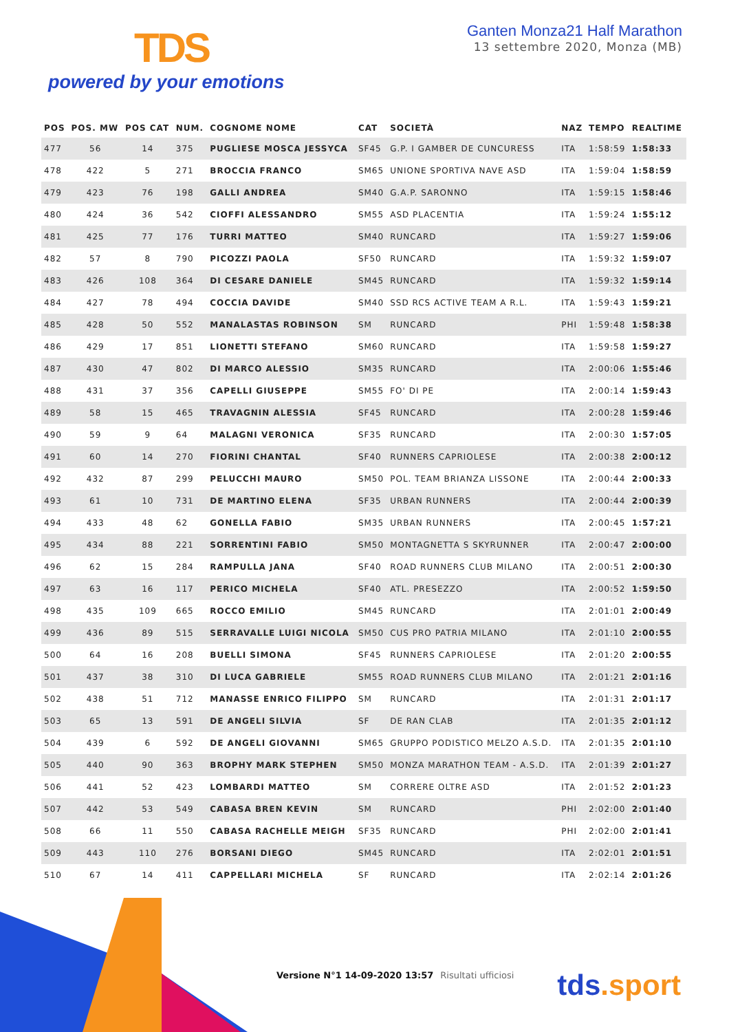TDS
powered by your emotions
Ganten Monza21 Half Marathon
13 settembre 2020, Monza (MB)
| POS | POS. MW | POS CAT | NUM. | COGNOME NOME | CAT | SOCIETÀ | NAZ | TEMPO | REALTIME |
| --- | --- | --- | --- | --- | --- | --- | --- | --- | --- |
| 477 | 56 | 14 | 375 | PUGLIESE MOSCA JESSYCA | SF45 | G.P. I GAMBER DE CUNCURESS | ITA | 1:58:59 | 1:58:33 |
| 478 | 422 | 5 | 271 | BROCCIA FRANCO | SM65 | UNIONE SPORTIVA NAVE ASD | ITA | 1:59:04 | 1:58:59 |
| 479 | 423 | 76 | 198 | GALLI ANDREA | SM40 | G.A.P. SARONNO | ITA | 1:59:15 | 1:58:46 |
| 480 | 424 | 36 | 542 | CIOFFI ALESSANDRO | SM55 | ASD PLACENTIA | ITA | 1:59:24 | 1:55:12 |
| 481 | 425 | 77 | 176 | TURRI MATTEO | SM40 | RUNCARD | ITA | 1:59:27 | 1:59:06 |
| 482 | 57 | 8 | 790 | PICOZZI PAOLA | SF50 | RUNCARD | ITA | 1:59:32 | 1:59:07 |
| 483 | 426 | 108 | 364 | DI CESARE DANIELE | SM45 | RUNCARD | ITA | 1:59:32 | 1:59:14 |
| 484 | 427 | 78 | 494 | COCCIA DAVIDE | SM40 | SSD RCS ACTIVE TEAM A R.L. | ITA | 1:59:43 | 1:59:21 |
| 485 | 428 | 50 | 552 | MANALASTAS ROBINSON | SM | RUNCARD | PHI | 1:59:48 | 1:58:38 |
| 486 | 429 | 17 | 851 | LIONETTI STEFANO | SM60 | RUNCARD | ITA | 1:59:58 | 1:59:27 |
| 487 | 430 | 47 | 802 | DI MARCO ALESSIO | SM35 | RUNCARD | ITA | 2:00:06 | 1:55:46 |
| 488 | 431 | 37 | 356 | CAPELLI GIUSEPPE | SM55 | FO' DI PE | ITA | 2:00:14 | 1:59:43 |
| 489 | 58 | 15 | 465 | TRAVAGNIN ALESSIA | SF45 | RUNCARD | ITA | 2:00:28 | 1:59:46 |
| 490 | 59 | 9 | 64 | MALAGNI VERONICA | SF35 | RUNCARD | ITA | 2:00:30 | 1:57:05 |
| 491 | 60 | 14 | 270 | FIORINI CHANTAL | SF40 | RUNNERS CAPRIOLESE | ITA | 2:00:38 | 2:00:12 |
| 492 | 432 | 87 | 299 | PELUCCHI MAURO | SM50 | POL. TEAM BRIANZA LISSONE | ITA | 2:00:44 | 2:00:33 |
| 493 | 61 | 10 | 731 | DE MARTINO ELENA | SF35 | URBAN RUNNERS | ITA | 2:00:44 | 2:00:39 |
| 494 | 433 | 48 | 62 | GONELLA FABIO | SM35 | URBAN RUNNERS | ITA | 2:00:45 | 1:57:21 |
| 495 | 434 | 88 | 221 | SORRENTINI FABIO | SM50 | MONTAGNETTA S SKYRUNNER | ITA | 2:00:47 | 2:00:00 |
| 496 | 62 | 15 | 284 | RAMPULLA JANA | SF40 | ROAD RUNNERS CLUB MILANO | ITA | 2:00:51 | 2:00:30 |
| 497 | 63 | 16 | 117 | PERICO MICHELA | SF40 | ATL. PRESEZZO | ITA | 2:00:52 | 1:59:50 |
| 498 | 435 | 109 | 665 | ROCCO EMILIO | SM45 | RUNCARD | ITA | 2:01:01 | 2:00:49 |
| 499 | 436 | 89 | 515 | SERRAVALLE LUIGI NICOLA | SM50 | CUS PRO PATRIA MILANO | ITA | 2:01:10 | 2:00:55 |
| 500 | 64 | 16 | 208 | BUELLI SIMONA | SF45 | RUNNERS CAPRIOLESE | ITA | 2:01:20 | 2:00:55 |
| 501 | 437 | 38 | 310 | DI LUCA GABRIELE | SM55 | ROAD RUNNERS CLUB MILANO | ITA | 2:01:21 | 2:01:16 |
| 502 | 438 | 51 | 712 | MANASSE ENRICO FILIPPO | SM | RUNCARD | ITA | 2:01:31 | 2:01:17 |
| 503 | 65 | 13 | 591 | DE ANGELI SILVIA | SF | DE RAN CLAB | ITA | 2:01:35 | 2:01:12 |
| 504 | 439 | 6 | 592 | DE ANGELI GIOVANNI | SM65 | GRUPPO PODISTICO MELZO A.S.D. | ITA | 2:01:35 | 2:01:10 |
| 505 | 440 | 90 | 363 | BROPHY MARK STEPHEN | SM50 | MONZA MARATHON TEAM - A.S.D. | ITA | 2:01:39 | 2:01:27 |
| 506 | 441 | 52 | 423 | LOMBARDI MATTEO | SM | CORRERE OLTRE ASD | ITA | 2:01:52 | 2:01:23 |
| 507 | 442 | 53 | 549 | CABASA BREN KEVIN | SM | RUNCARD | PHI | 2:02:00 | 2:01:40 |
| 508 | 66 | 11 | 550 | CABASA RACHELLE MEIGH | SF35 | RUNCARD | PHI | 2:02:00 | 2:01:41 |
| 509 | 443 | 110 | 276 | BORSANI DIEGO | SM45 | RUNCARD | ITA | 2:02:01 | 2:01:51 |
| 510 | 67 | 14 | 411 | CAPPELLARI MICHELA | SF | RUNCARD | ITA | 2:02:14 | 2:01:26 |
Versione N°1 14-09-2020 13:57 Risultati ufficiosi
tds.sport